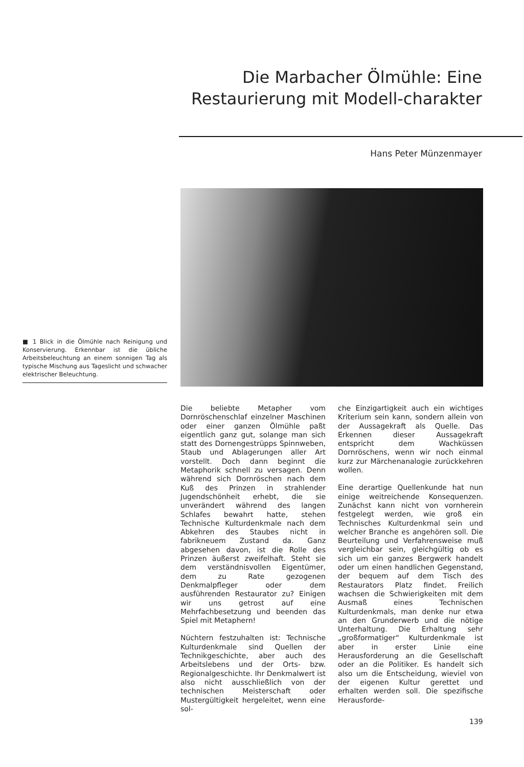Die Marbacher Ölmühle: Eine Restaurierung mit Modell-charakter
Hans Peter Münzenmayer
■ 1 Blick in die Ölmühle nach Reinigung und Konservierung. Erkennbar ist die übliche Arbeitsbeleuchtung an einem sonnigen Tag als typische Mischung aus Tageslicht und schwacher elektrischer Beleuchtung.
Die beliebte Metapher vom Dornröschenschlaf einzelner Maschinen oder einer ganzen Ölmühle paßt eigentlich ganz gut, solange man sich statt des Dornengestrüpps Spinnweben, Staub und Ablagerungen aller Art vorstellt. Doch dann beginnt die Metaphorik schnell zu versagen. Denn während sich Dornröschen nach dem Kuß des Prinzen in strahlender Jugendschönheit erhebt, die sie unverändert während des langen Schlafes bewahrt hatte, stehen Technische Kulturdenkmale nach dem Abkehren des Staubes nicht in fabrikneuem Zustand da. Ganz abgesehen davon, ist die Rolle des Prinzen äußerst zweifelhaft. Steht sie dem verständnisvollen Eigentümer, dem zu Rate gezogenen Denkmalpfleger oder dem ausführenden Restaurator zu? Einigen wir uns getrost auf eine Mehrfachbesetzung und beenden das Spiel mit Metaphern!
Nüchtern festzuhalten ist: Technische Kulturdenkmale sind Quellen der Technikgeschichte, aber auch des Arbeitslebens und der Orts- bzw. Regionalgeschichte. Ihr Denkmalwert ist also nicht ausschließlich von der technischen Meisterschaft oder Mustergültigkeit hergeleitet, wenn eine sol-
che Einzigartigkeit auch ein wichtiges Kriterium sein kann, sondern allein von der Aussagekraft als Quelle. Das Erkennen dieser Aussagekraft entspricht dem Wachküssen Dornröschens, wenn wir noch einmal kurz zur Märchenanalogie zurückkehren wollen.
Eine derartige Quellenkunde hat nun einige weitreichende Konsequenzen. Zunächst kann nicht von vornherein festgelegt werden, wie groß ein Technisches Kulturdenkmal sein und welcher Branche es angehören soll. Die Beurteilung und Verfahrensweise muß vergleichbar sein, gleichgültig ob es sich um ein ganzes Bergwerk handelt oder um einen handlichen Gegenstand, der bequem auf dem Tisch des Restaurators Platz findet. Freilich wachsen die Schwierigkeiten mit dem Ausmaß eines Technischen Kulturdenkmals, man denke nur etwa an den Grunderwerb und die nötige Unterhaltung. Die Erhaltung sehr „großformatiger“ Kulturdenkmale ist aber in erster Linie eine Herausforderung an die Gesellschaft oder an die Politiker. Es handelt sich also um die Entscheidung, wieviel von der eigenen Kultur gerettet und erhalten werden soll. Die spezifische Herausforde-
139